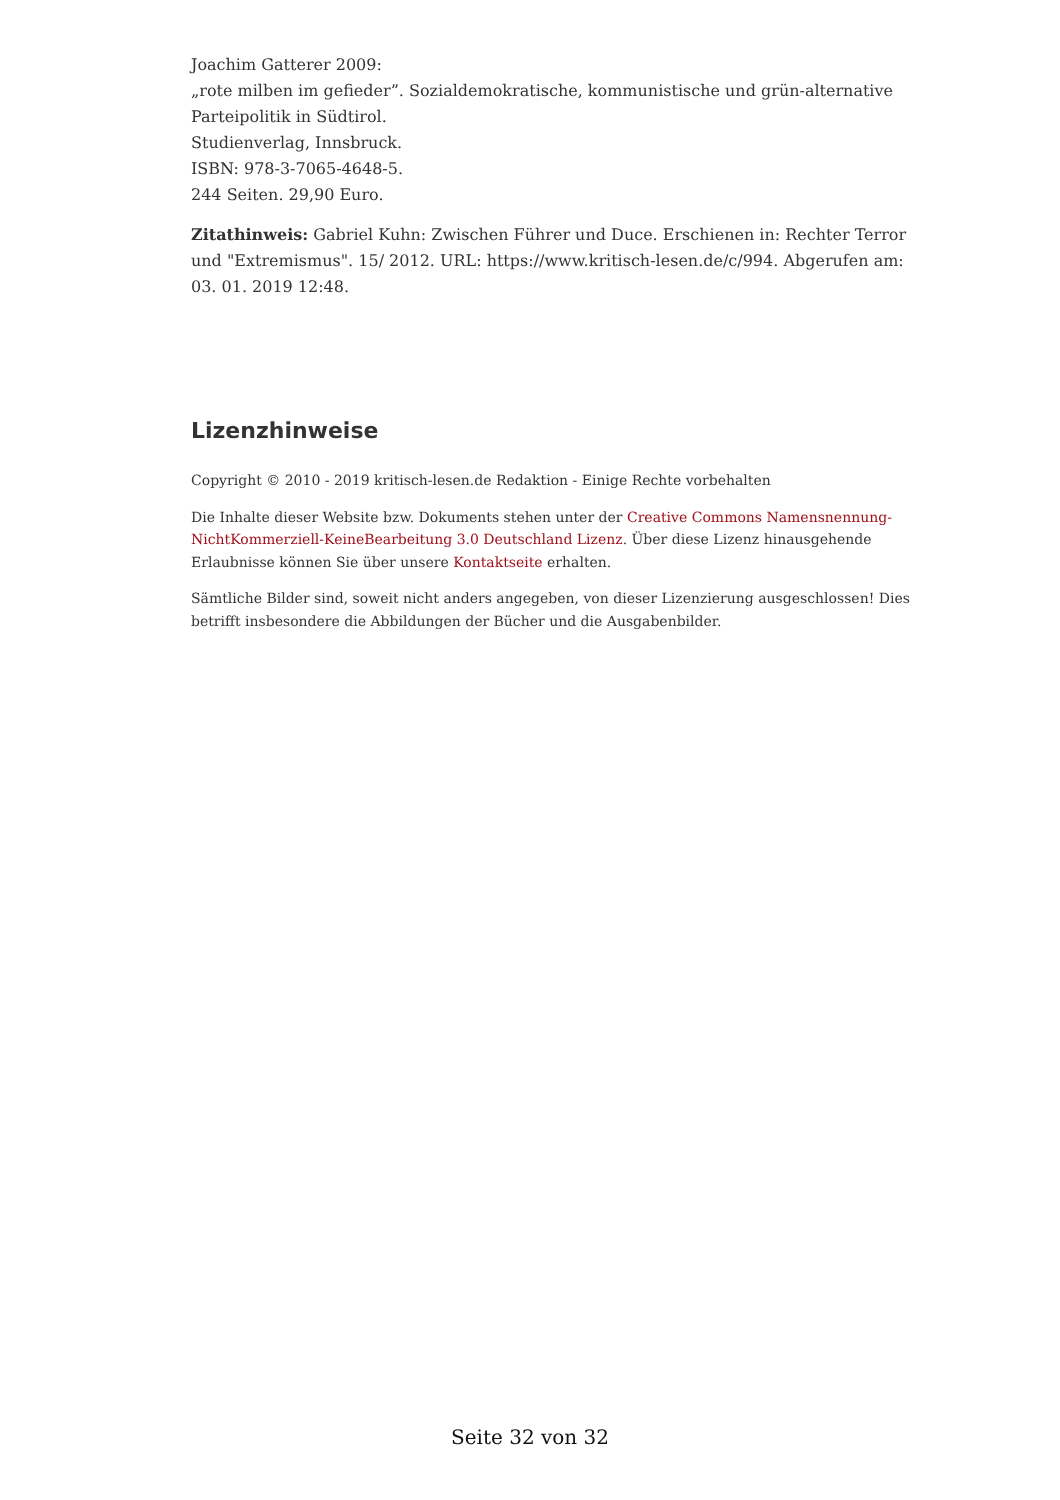Joachim Gatterer 2009:
„rote milben im gefieder”. Sozialdemokratische, kommunistische und grün-alternative Parteipolitik in Südtirol.
Studienverlag, Innsbruck.
ISBN: 978-3-7065-4648-5.
244 Seiten. 29,90 Euro.
Zitathinweis: Gabriel Kuhn: Zwischen Führer und Duce. Erschienen in: Rechter Terror und "Extremismus". 15/ 2012. URL: https://www.kritisch-lesen.de/c/994. Abgerufen am: 03. 01. 2019 12:48.
Lizenzhinweise
Copyright © 2010 - 2019 kritisch-lesen.de Redaktion - Einige Rechte vorbehalten
Die Inhalte dieser Website bzw. Dokuments stehen unter der Creative Commons Namensnennung-NichtKommerziell-KeineBearbeitung 3.0 Deutschland Lizenz. Über diese Lizenz hinausgehende Erlaubnisse können Sie über unsere Kontaktseite erhalten.
Sämtliche Bilder sind, soweit nicht anders angegeben, von dieser Lizenzierung ausgeschlossen! Dies betrifft insbesondere die Abbildungen der Bücher und die Ausgabenbilder.
Seite 32 von 32